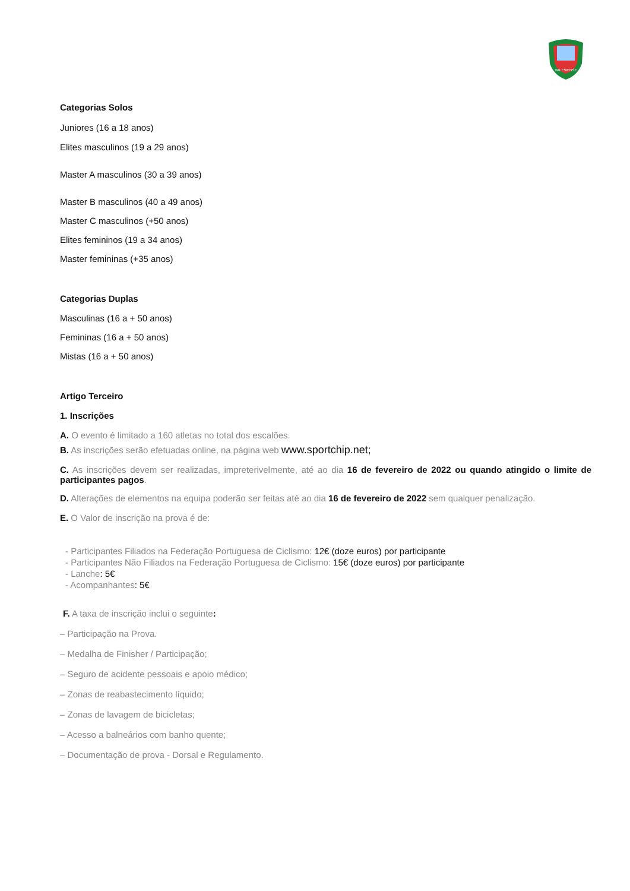VALESIENSE
Categorias Solos
Juniores (16 a 18 anos)
Elites masculinos (19 a 29 anos)
Master A masculinos (30 a 39 anos)
Master B masculinos (40 a 49 anos)
Master C masculinos (+50 anos)
Elites femininos (19 a 34 anos)
Master femininas (+35 anos)
Categorias Duplas
Masculinas (16 a + 50 anos)
Femininas (16 a + 50 anos)
Mistas (16 a + 50 anos)
Artigo Terceiro
1. Inscrições
A. O evento é limitado a 160 atletas no total dos escalões.
B. As inscrições serão efetuadas online, na página web www.sportchip.net;
C. As inscrições devem ser realizadas, impreterivelmente, até ao dia 16 de fevereiro de 2022 ou quando atingido o limite de participantes pagos.
D. Alterações de elementos na equipa poderão ser feitas até ao dia 16 de fevereiro de 2022 sem qualquer penalização.
E. O Valor de inscrição na prova é de:
- Participantes Filiados na Federação Portuguesa de Ciclismo: 12€ (doze euros) por participante
- Participantes Não Filiados na Federação Portuguesa de Ciclismo: 15€ (doze euros) por participante
- Lanche: 5€
- Acompanhantes: 5€
F. A taxa de inscrição inclui o seguinte:
– Participação na Prova.
– Medalha de Finisher / Participação;
– Seguro de acidente pessoais e apoio médico;
– Zonas de reabastecimento líquido;
– Zonas de lavagem de bicicletas;
– Acesso a balneários com banho quente;
– Documentação de prova - Dorsal e Regulamento.